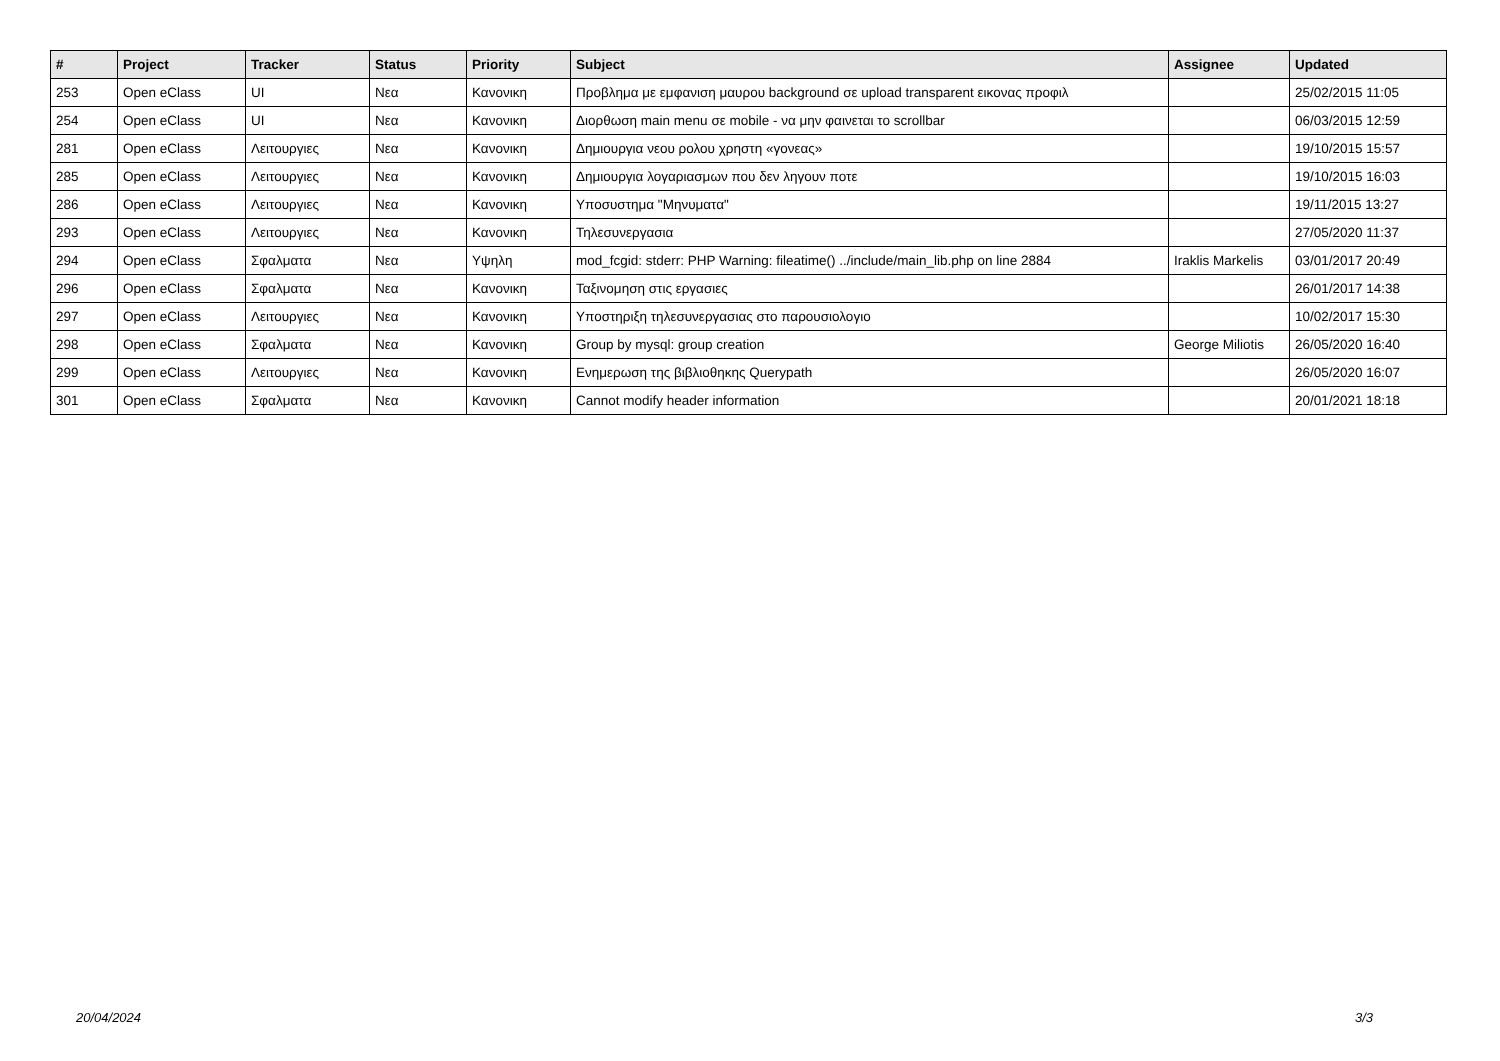| # | Project | Tracker | Status | Priority | Subject | Assignee | Updated |
| --- | --- | --- | --- | --- | --- | --- | --- |
| 253 | Open eClass | UI | Νεα | Κανονικη | Προβλημα με εμφανιση μαυρου background σε upload transparent εικονας προφιλ | | 25/02/2015 11:05 |
| 254 | Open eClass | UI | Νεα | Κανονικη | Διορθωση main menu σε mobile - να μην φαινεται το scrollbar | | 06/03/2015 12:59 |
| 281 | Open eClass | Λειτουργιες | Νεα | Κανονικη | Δημιουργια νεου ρολου χρηστη «γονεας» | | 19/10/2015 15:57 |
| 285 | Open eClass | Λειτουργιες | Νεα | Κανονικη | Δημιουργια λογαριασμων που δεν ληγουν ποτε | | 19/10/2015 16:03 |
| 286 | Open eClass | Λειτουργιες | Νεα | Κανονικη | Υποσυστημα "Μηνυματα" | | 19/11/2015 13:27 |
| 293 | Open eClass | Λειτουργιες | Νεα | Κανονικη | Τηλεσυνεργασια | | 27/05/2020 11:37 |
| 294 | Open eClass | Σφαλματα | Νεα | Υψηλη | mod_fcgid: stderr: PHP Warning: fileatime() ../include/main_lib.php on line 2884 | Iraklis Markelis | 03/01/2017 20:49 |
| 296 | Open eClass | Σφαλματα | Νεα | Κανονικη | Ταξινομηση στις εργασιες | | 26/01/2017 14:38 |
| 297 | Open eClass | Λειτουργιες | Νεα | Κανονικη | Υποστηριξη τηλεσυνεργασιας στο παρουσιολογιο | | 10/02/2017 15:30 |
| 298 | Open eClass | Σφαλματα | Νεα | Κανονικη | Group by mysql: group creation | George Miliotis | 26/05/2020 16:40 |
| 299 | Open eClass | Λειτουργιες | Νεα | Κανονικη | Ενημερωση της βιβλιοθηκης Querypath | | 26/05/2020 16:07 |
| 301 | Open eClass | Σφαλματα | Νεα | Κανονικη | Cannot modify header information | | 20/01/2021 18:18 |
20/04/2024 3/3